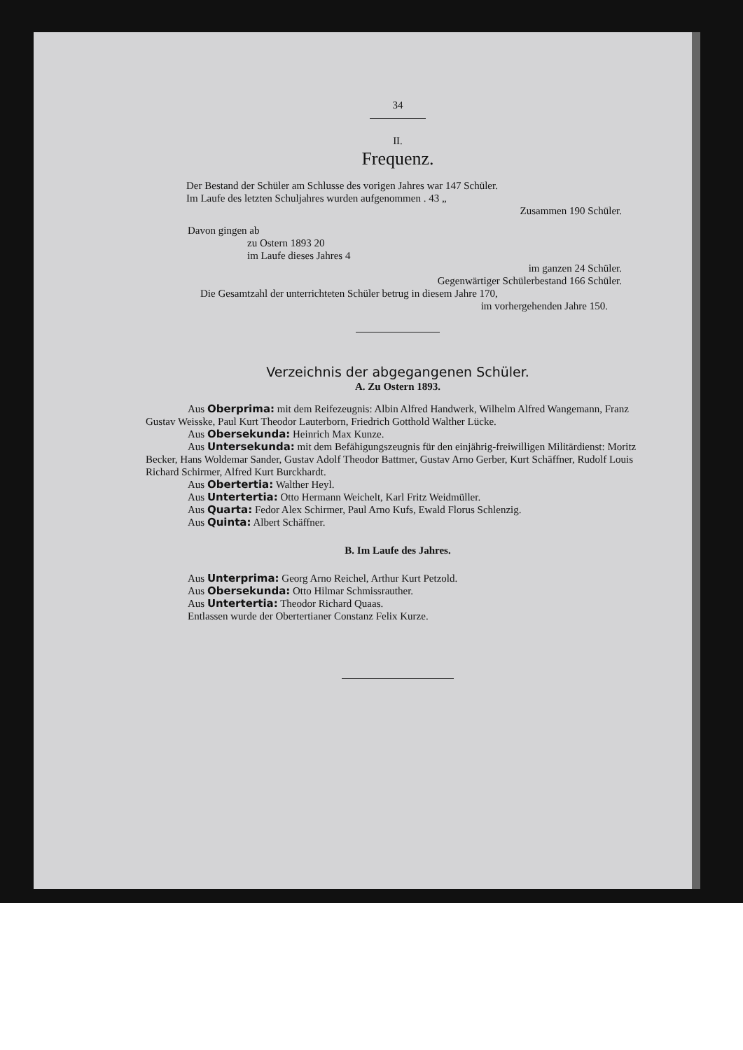34
II.
Frequenz.
Der Bestand der Schüler am Schlusse des vorigen Jahres war 147 Schüler.
Im Laufe des letzten Schuljahres wurden aufgenommen . 43 „
Zusammen 190 Schüler.
Davon gingen ab
zu Ostern 1893 20
im Laufe dieses Jahres 4
im ganzen 24 Schüler.
Gegenwärtiger Schülerbestand 166 Schüler.
Die Gesamtzahl der unterrichteten Schüler betrug in diesem Jahre 170,
im vorhergehenden Jahre 150.
Verzeichnis der abgegangenen Schüler.
A. Zu Ostern 1893.
Aus Oberprima: mit dem Reifezeugnis: Albin Alfred Handwerk, Wilhelm Alfred Wangemann, Franz Gustav Weisske, Paul Kurt Theodor Lauterborn, Friedrich Gotthold Walther Lücke.
Aus Obersekunda: Heinrich Max Kunze.
Aus Untersekunda: mit dem Befähigungszeugnis für den einjährig-freiwilligen Militärdienst: Moritz Becker, Hans Woldemar Sander, Gustav Adolf Theodor Battmer, Gustav Arno Gerber, Kurt Schäffner, Rudolf Louis Richard Schirmer, Alfred Kurt Burckhardt.
Aus Obertertia: Walther Heyl.
Aus Untertertia: Otto Hermann Weichelt, Karl Fritz Weidmüller.
Aus Quarta: Fedor Alex Schirmer, Paul Arno Kufs, Ewald Florus Schlenzig.
Aus Quinta: Albert Schäffner.
B. Im Laufe des Jahres.
Aus Unterprima: Georg Arno Reichel, Arthur Kurt Petzold.
Aus Obersekunda: Otto Hilmar Schmissrauther.
Aus Untertertia: Theodor Richard Quaas.
Entlassen wurde der Obertertianer Constanz Felix Kurze.